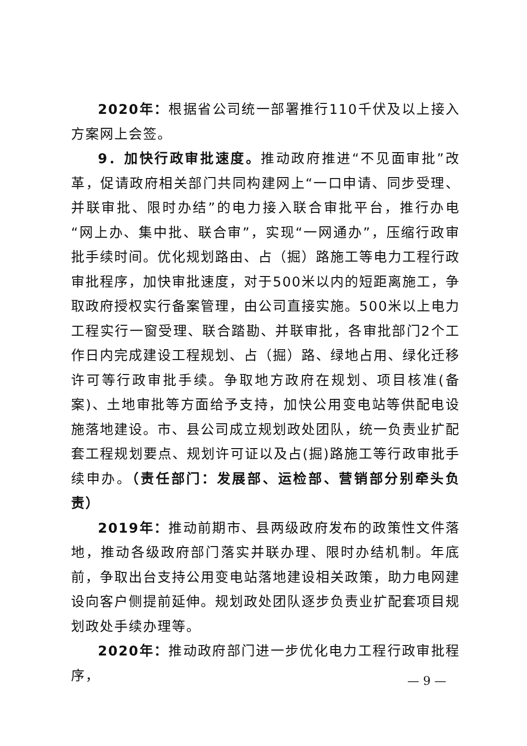2020年：根据省公司统一部署推行110千伏及以上接入方案网上会签。
9．加快行政审批速度。推动政府推进“不见面审批”改革，促请政府相关部门共同构建网上“一口申请、同步受理、并联审批、限时办结”的电力接入联合审批平台，推行办电“网上办、集中批、联合审”，实现“一网通办”，压缩行政审批手续时间。优化规划路由、占（掘）路施工等电力工程行政审批程序，加快审批速度，对于500米以内的短距离施工，争取政府授权实行备案管理，由公司直接实施。500米以上电力工程实行一窗受理、联合踏勘、并联审批，各审批部门2个工作日内完成建设工程规划、占（掘）路、绿地占用、绿化迁移许可等行政审批手续。争取地方政府在规划、项目核准(备案)、土地审批等方面给予支持，加快公用变电站等供配电设施落地建设。市、县公司成立规划政处团队，统一负责业扩配套工程规划要点、规划许可证以及占(掘)路施工等行政审批手续申办。（责任部门：发展部、运检部、营销部分别牵头负责）
2019年：推动前期市、县两级政府发布的政策性文件落地，推动各级政府部门落实并联办理、限时办结机制。年底前，争取出台支持公用变电站落地建设相关政策，助力电网建设向客户侧提前延伸。规划政处团队逐步负责业扩配套项目规划政处手续办理等。
2020年：推动政府部门进一步优化电力工程行政审批程序，
— 9 —